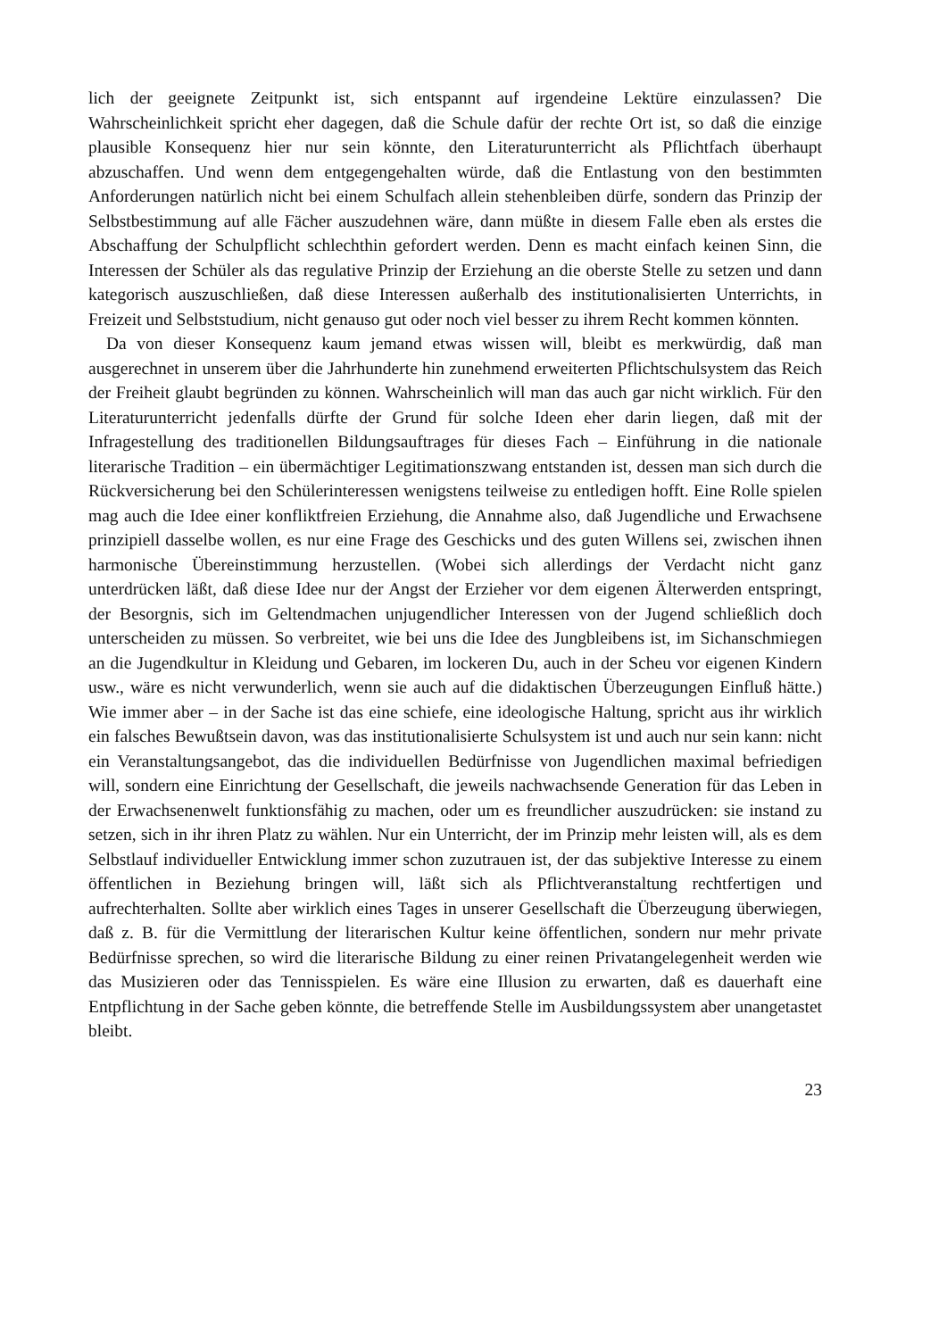lich der geeignete Zeitpunkt ist, sich entspannt auf irgendeine Lektüre einzulassen? Die Wahrscheinlichkeit spricht eher dagegen, daß die Schule dafür der rechte Ort ist, so daß die einzige plausible Konsequenz hier nur sein könnte, den Literaturunterricht als Pflichtfach überhaupt abzuschaffen. Und wenn dem entgegengehalten würde, daß die Entlastung von den bestimmten Anforderungen natürlich nicht bei einem Schulfach allein stehenbleiben dürfe, sondern das Prinzip der Selbstbestimmung auf alle Fächer auszudehnen wäre, dann müßte in diesem Falle eben als erstes die Abschaffung der Schulpflicht schlechthin gefordert werden. Denn es macht einfach keinen Sinn, die Interessen der Schüler als das regulative Prinzip der Erziehung an die oberste Stelle zu setzen und dann kategorisch auszuschließen, daß diese Interessen außerhalb des institutionalisierten Unterrichts, in Freizeit und Selbststudium, nicht genauso gut oder noch viel besser zu ihrem Recht kommen könnten.
Da von dieser Konsequenz kaum jemand etwas wissen will, bleibt es merkwürdig, daß man ausgerechnet in unserem über die Jahrhunderte hin zunehmend erweiterten Pflichtschulsystem das Reich der Freiheit glaubt begründen zu können. Wahrscheinlich will man das auch gar nicht wirklich. Für den Literaturunterricht jedenfalls dürfte der Grund für solche Ideen eher darin liegen, daß mit der Infragestellung des traditionellen Bildungsauftrages für dieses Fach – Einführung in die nationale literarische Tradition – ein übermächtiger Legitimationszwang entstanden ist, dessen man sich durch die Rückversicherung bei den Schülerinteressen wenigstens teilweise zu entledigen hofft. Eine Rolle spielen mag auch die Idee einer konfliktfreien Erziehung, die Annahme also, daß Jugendliche und Erwachsene prinzipiell dasselbe wollen, es nur eine Frage des Geschicks und des guten Willens sei, zwischen ihnen harmonische Übereinstimmung herzustellen. (Wobei sich allerdings der Verdacht nicht ganz unterdrücken läßt, daß diese Idee nur der Angst der Erzieher vor dem eigenen Älterwerden entspringt, der Besorgnis, sich im Geltendmachen unjugendlicher Interessen von der Jugend schließlich doch unterscheiden zu müssen. So verbreitet, wie bei uns die Idee des Jungbleibens ist, im Sichanschmiegen an die Jugendkultur in Kleidung und Gebaren, im lockeren Du, auch in der Scheu vor eigenen Kindern usw., wäre es nicht verwunderlich, wenn sie auch auf die didaktischen Überzeugungen Einfluß hätte.) Wie immer aber – in der Sache ist das eine schiefe, eine ideologische Haltung, spricht aus ihr wirklich ein falsches Bewußtsein davon, was das institutionalisierte Schulsystem ist und auch nur sein kann: nicht ein Veranstaltungsangebot, das die individuellen Bedürfnisse von Jugendlichen maximal befriedigen will, sondern eine Einrichtung der Gesellschaft, die jeweils nachwachsende Generation für das Leben in der Erwachsenenwelt funktionsfähig zu machen, oder um es freundlicher auszudrücken: sie instand zu setzen, sich in ihr ihren Platz zu wählen. Nur ein Unterricht, der im Prinzip mehr leisten will, als es dem Selbstlauf individueller Entwicklung immer schon zuzutrauen ist, der das subjektive Interesse zu einem öffentlichen in Beziehung bringen will, läßt sich als Pflichtveranstaltung rechtfertigen und aufrechterhalten. Sollte aber wirklich eines Tages in unserer Gesellschaft die Überzeugung überwiegen, daß z. B. für die Vermittlung der literarischen Kultur keine öffentlichen, sondern nur mehr private Bedürfnisse sprechen, so wird die literarische Bildung zu einer reinen Privatangelegenheit werden wie das Musizieren oder das Tennisspielen. Es wäre eine Illusion zu erwarten, daß es dauerhaft eine Entpflichtung in der Sache geben könnte, die betreffende Stelle im Ausbildungssystem aber unangetastet bleibt.
23